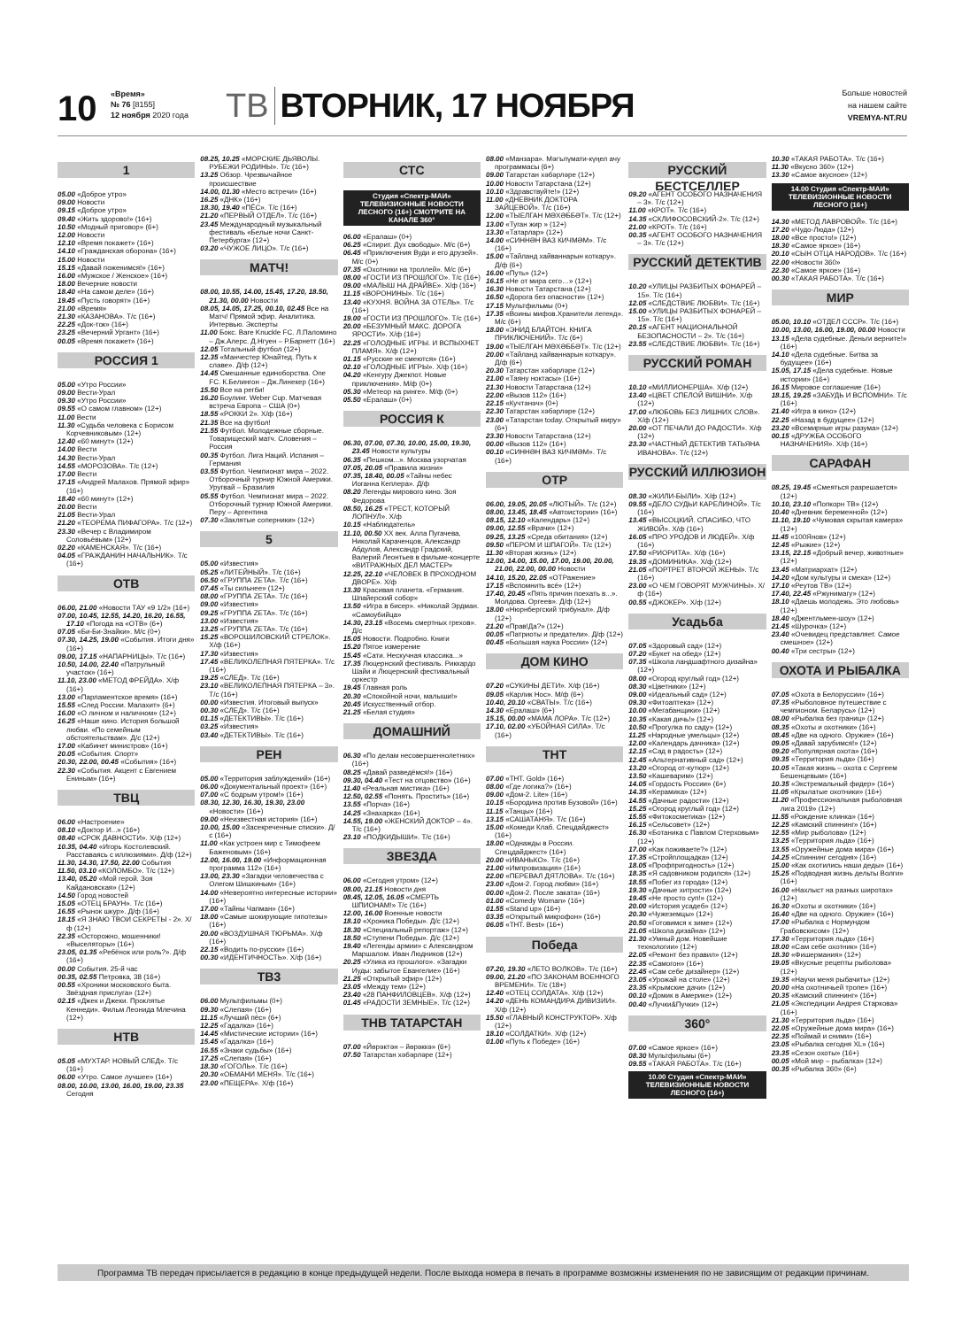10
«Время»
№ 76 [8155]
12 ноября 2020 года
ТВ ВТОРНИК, 17 НОЯБРЯ
Больше новостей
на нашем сайте
VREMYA-NT.RU
1
05.00 «Доброе утро»
09.00 Новости
09.15 «Доброе утро»
09.40 «Жить здорово!» (16+)
10.50 «Модный приговор» (6+)
12.00 Новости
12.10 «Время покажет» (16+)
14.10 «Гражданская оборона» (16+)
15.00 Новости
15.15 «Давай поженимся!» (16+)
16.00 «Мужское / Женское» (16+)
18.00 Вечерние новости
18.40 «На самом деле» (16+)
19.45 «Пусть говорят» (16+)
21.00 «Время»
21.30 «КАЗАНОВА». Т/с (16+)
22.25 «Док-ток» (16+)
23.25 «Вечерний Ургант» (16+)
00.05 «Время покажет» (16+)
РОССИЯ 1
05.00 «Утро России»
09.00 Вести-Урал
09.30 «Утро России»
09.55 «О самом главном» (12+)
11.00 Вести
11.30 «Судьба человека с Борисом Корчевниковым» (12+)
12.40 «60 минут» (12+)
14.00 Вести
14.30 Вести-Урал
14.55 «МОРОЗОВА». Т/с (12+)
17.00 Вести
17.15 «Андрей Малахов. Прямой эфир» (16+)
18.40 «60 минут» (12+)
20.00 Вести
21.05 Вести-Урал
21.20 «ТЕОРЕМА ПИФАГОРА». Т/с (12+)
23.30 «Вечер с Владимиром Соловьёвым» (12+)
02.20 «КАМЕНСКАЯ». Т/с (16+)
04.05 «ГРАЖДАНИН НАЧАЛЬНИК». Т/с (16+)
ОТВ
06.00, 21.00 «Новости ТАУ «9 1/2» (16+)
07.00, 10.45, 12.55, 14.20, 16.20, 16.55, 17.10 «Погода на «ОТВ» (6+)
07.05 «Би-Би-Знайки». М/с (0+)
07.30, 14.25, 19.00 «События. Итоги дня» (16+)
09.00, 17.15 «НАПАРНИЦЫ». Т/с (16+)
10.50, 14.00, 22.40 «Патрульный участок» (16+)
11.10, 23.00 «МЕТОД ФРЕЙДА». Х/ф (16+)
13.00 «Парламентское время» (16+)
15.55 «След России. Малахит» (6+)
16.00 «О личном и наличном» (12+)
16.25 «Наше кино. История большой любви. «По семейным обстоятельствам». Д/с (12+)
17.00 «Кабинет министров» (16+)
20.05 «События. Спорт»
20.30, 22.00, 00.45 «События» (16+)
22.30 «События. Акцент с Евгением Ениным» (16+)
ТВЦ
06.00 «Настроение»
08.10 «Доктор И...» (16+)
08.40 «СРОК ДАВНОСТИ». Х/ф (12+)
10.35, 04.40 «Игорь Костолевский. Расставаясь с иллюзиями». Д/ф (12+)
11.30, 14.30, 17.50, 22.00 События
11.50, 03.10 «КОЛОМБО». Т/с (12+)
13.40, 05.20 «Мой герой. Зоя Кайдановская» (12+)
14.50 Город новостей
15.05 «ОТЕЦ БРАУН». Т/с (16+)
16.55 «Рынок шкур». Д/ф (16+)
18.15 «Я ЗНАЮ ТВОИ СЕКРЕТЫ - 2». Х/ф (12+)
22.35 «Осторожно, мошенники! «Выселяторы» (16+)
23.05, 01.35 «Ребёнок или роль?». Д/ф (16+)
00.00 События. 25-й час
00.35, 02.55 Петровка, 38 (16+)
00.55 «Хроники московского быта. Звёздная прислуга» (12+)
02.15 «Джек и Джеки. Проклятье Кеннеди». Фильм Леонида Млечина (12+)
НТВ
05.05 «МУХТАР. НОВЫЙ СЛЕД». Т/с (16+)
06.00 «Утро. Самое лучшее» (16+)
08.00, 10.00, 13.00, 16.00, 19.00, 23.35 Сегодня
08.25, 10.25 «МОРСКИЕ ДЬЯВОЛЫ. РУБЕЖИ РОДИНЫ». Т/с (16+)
13.25 Обзор. Чрезвычайное происшествие
14.00, 01.30 «Место встречи» (16+)
16.25 «ДНК» (16+)
18.30, 19.40 «ПЁС». Т/с (16+)
21.20 «ПЕРВЫЙ ОТДЕЛ». Т/с (16+)
23.45 Международный музыкальный фестиваль «Белые ночи Санкт-Петербурга» (12+)
03.20 «ЧУЖОЕ ЛИЦО». Т/с (16+)
МАТЧ!
08.00, 10.55, 14.00, 15.45, 17.20, 18.50, 21.30, 00.00 Новости
08.05, 14.05, 17.25, 00.10, 02.45 Все на Матч! Прямой эфир. Аналитика. Интервью. Эксперты
11.00 Бокс. Bare Knuckle FC. Л.Паломино – Дж.Алерс. Д.Нгуен – Р.Барнетт (16+)
12.05 Тотальный футбол (12+)
12.35 «Манчестер Юнайтед. Путь к славе». Д/ф (12+)
14.45 Смешанные единоборства. One FC. К.Белингон – Дж.Линекер (16+)
15.50 Все на регби!
16.20 Боулинг. Weber Cup. Матчевая встреча Европа – США (0+)
18.55 «РОККИ 2». Х/ф (16+)
21.35 Все на футбол!
21.55 Футбол. Молодежные сборные. Товарищеский матч. Словения – Россия
00.35 Футбол. Лига Наций. Испания – Германия
03.55 Футбол. Чемпионат мира – 2022. Отборочный турнир Южной Америки. Уругвай – Бразилия
05.55 Футбол. Чемпионат мира – 2022. Отборочный турнир Южной Америки. Перу – Аргентина
07.30 «Заклятые соперники» (12+)
5
05.00 «Известия»
05.25 «ЛИТЕЙНЫЙ». Т/с (16+)
06.50 «ГРУППА ZETA». Т/с (16+)
07.45 «Ты сильнее» (12+)
08.00 «ГРУППА ZETA». Т/с (16+)
09.00 «Известия»
09.25 «ГРУППА ZETA». Т/с (16+)
13.00 «Известия»
13.25 «ГРУППА ZETA». Т/с (16+)
15.25 «ВОРОШИЛОВСКИЙ СТРЕЛОК». Х/ф (16+)
17.30 «Известия»
17.45 «ВЕЛИКОЛЕПНАЯ ПЯТЕРКА». Т/с (16+)
19.25 «СЛЕД». Т/с (16+)
23.10 «ВЕЛИКОЛЕПНАЯ ПЯТЕРКА – 3». Т/с (16+)
00.00 «Известия. Итоговый выпуск»
00.30 «СЛЕД». Т/с (16+)
01.15 «ДЕТЕКТИВЫ». Т/с (16+)
03.25 «Известия»
03.40 «ДЕТЕКТИВЫ». Т/с (16+)
РЕН
05.00 «Территория заблуждений» (16+)
06.00 «Документальный проект» (16+)
07.00 «С бодрым утром!» (16+)
08.30, 12.30, 16.30, 19.30, 23.00 «Новости» (16+)
09.00 «Неизвестная история» (16+)
10.00, 15.00 «Засекреченные списки». Д/с (16+)
11.00 «Как устроен мир с Тимофеем Баженовым» (16+)
12.00, 16.00, 19.00 «Информационная программа 112» (16+)
13.00, 23.30 «Загадки человечества с Олегом Шишкиным» (16+)
14.00 «Невероятно интересные истории» (16+)
17.00 «Тайны Чапман» (16+)
18.00 «Самые шокирующие гипотезы» (16+)
20.00 «ВОЗДУШНАЯ ТЮРЬМА». Х/ф (16+)
22.15 «Водить по-русски» (16+)
00.30 «ИДЕНТИЧНОСТЬ». Х/ф (16+)
ТВ3
06.00 Мультфильмы (0+)
09.30 «Слепая» (16+)
11.15 «Лучший пёс» (6+)
12.25 «Гадалка» (16+)
14.45 «Мистические истории» (16+)
15.45 «Гадалка» (16+)
16.55 «Знаки судьбы» (16+)
17.25 «Слепая» (16+)
18.30 «ГОГОЛЬ». Т/с (16+)
20.30 «ОБМАНИ МЕНЯ». Т/с (16+)
23.00 «ПЕЩЕРА». Х/ф (16+)
СТС
Студия «Спектр-МАИ»
ТЕЛЕВИЗИОННЫЕ НОВОСТИ ЛЕСНОГО (16+) СМОТРИТЕ НА КАНАЛЕ 360°
06.00 «Ералаш» (0+)
06.25 «Спирит. Дух свободы». М/с (6+)
06.45 «Приключения Вуди и его друзей». М/с (0+)
07.35 «Охотники на троллей». М/с (6+)
08.00 «ГОСТИ ИЗ ПРОШЛОГО». Т/с (16+)
09.00 «МАЛЫШ НА ДРАЙВЕ». Х/ф (16+)
11.15 «ВОРОНИНЫ». Т/с (16+)
13.40 «КУХНЯ. ВОЙНА ЗА ОТЕЛЬ». Т/с (16+)
19.00 «ГОСТИ ИЗ ПРОШЛОГО». Т/с (16+)
20.00 «БЕЗУМНЫЙ МАКС. ДОРОГА ЯРОСТИ». Х/ф (16+)
22.25 «ГОЛОДНЫЕ ИГРЫ. И ВСПЫХНЕТ ПЛАМЯ». Х/ф (12+)
01.15 «Русские не смеются» (16+)
02.10 «ГОЛОДНЫЕ ИГРЫ». Х/ф (16+)
04.20 «Кенгуру Джекпот. Новые приключения». М/ф (0+)
05.30 «Метеор на ринге». М/ф (0+)
05.50 «Ералаш» (0+)
РОССИЯ К
06.30, 07.00, 07.30, 10.00, 15.00, 19.30, 23.45 Новости культуры
06.35 «Пешком...». Москва узорчатая
07.05, 20.05 «Правила жизни»
07.35, 18.40, 00.05 «Тайны небес Иоганна Кеплера». Д/ф
08.20 Легенды мирового кино. Зоя Федорова
08.50, 16.25 «ТРЕСТ, КОТОРЫЙ ЛОПНУЛ». Х/ф
10.15 «Наблюдатель»
11.10, 00.50 XX век. Алла Пугачева, Николай Караченцов, Александр Абдулов, Александр Градский, Валерий Леонтьев в фильме-концерте «ВИТРАЖНЫХ ДЕЛ МАСТЕР»
12.25, 22.10 «ЧЕЛОВЕК В ПРОХОДНОМ ДВОРЕ». Х/ф
13.30 Красивая планета. «Германия. Шпайерский собор»
13.50 «Игра в бисер». «Николай Эрдман. «Самоубийца»
14.30, 23.15 «Восемь смертных грехов». Д/с
15.05 Новости. Подробно. Книги
15.20 Пятое измерение
15.45 «Сати. Нескучная классика...»
17.35 Люцернский фестиваль. Риккардо Шайи и Люцернский фестивальный оркестр
19.45 Главная роль
20.30 «Спокойной ночи, малыши!»
20.45 Искусственный отбор.
21.25 «Белая студия»
ДОМАШНИЙ
06.30 «По делам несовершеннолетних» (16+)
08.25 «Давай разведёмся!» (16+)
09.30, 04.40 «Тест на отцовство» (16+)
11.40 «Реальная мистика» (16+)
12.50, 02.55 «Понять. Простить» (16+)
13.55 «Порча» (16+)
14.25 «Знахарка» (16+)
14.55, 19.00 «ЖЕНСКИЙ ДОКТОР – 4». Т/с (16+)
23.10 «ПОДКИДЫШИ». Т/с (16+)
ЗВЕЗДА
06.00 «Сегодня утром» (12+)
08.00, 21.15 Новости дня
08.45, 12.05, 16.05 «СМЕРТЬ ШПИОНАМ!» Т/с (16+)
12.00, 16.00 Военные новости
18.10 «Хроника Победы». Д/с (12+)
18.30 «Специальный репортаж» (12+)
18.50 «Ступени Победы». Д/с (12+)
19.40 «Легенды армии» с Александром Маршалом. Иван Людников (12+)
20.25 «Улика из прошлого». «Загадки Иуды: забытое Евангелие» (16+)
21.25 «Открытый эфир» (12+)
23.05 «Между тем» (12+)
23.40 «28 ПАНФИЛОВЦЕВ». Х/ф (12+)
01.45 «РАДОСТИ ЗЕМНЫЕ». Т/с (12+)
ТНВ ТАТАРСТАН
07.00 «Йөрәктән – йөрәккә» (6+)
07.50 Татарстан хәбәрләре (12+)
08.00 «Манзара». Мәгълүмати-күңел ачу программасы (6+)
09.00 Татарстан хәбәрләре (12+)
10.00 Новости Татарстана (12+)
10.10 «Здравствуйте!» (12+)
11.00 «ДНЕВНИК ДОКТОРА ЗАЙЦЕВОЙ». Т/с (16+)
12.00 «ТЫЕЛГАН МӘХӘББӘТ». Т/с (12+)
13.00 «Туган жир » (12+)
13.30 «Татарлар» (12+)
14.00 «СИННӘН ВАЗ КИЧМӘМ». Т/с (16+)
15.00 «Тайланд хайваннарын коткару». Д/ф (6+)
16.00 «Путь» (12+)
16.15 «Не от мира сего…» (12+)
16.30 Новости Татарстана (12+)
16.50 «Дорога без опасности» (12+)
17.15 Мультфильмы (0+)
17.35 «Воины мифов.Хранители легенд». М/с (6+)
18.00 «ЭНИД БЛАЙТОН. КНИГА ПРИКЛЮЧЕНИЙ». Т/с (6+)
19.00 «ТЫЕЛГАН МӘХӘББӘТ». Т/с (12+)
20.00 «Тайланд хайваннарын коткару». Д/ф (6+)
20.30 Татарстан хәбәрләре (12+)
21.00 «Таяну ноктасы» (16+)
21.30 Новости Татарстана (12+)
22.00 «Вызов 112» (16+)
22.15 «Кучтәнәч» (0+)
22.30 Татарстан хәбәрләре (12+)
23.00 «Татарстан today. Открытый миру» (6+)
23.30 Новости Татарстана (12+)
00.00 «Вызов 112» (16+)
00.10 «СИННӘН ВАЗ КИЧМӘМ». Т/с (16+)
ОТР
06.00, 19.05, 20.05 «ЛЮТЫЙ». Т/с (12+)
08.00, 13.45, 18.45 «Автоистории» (16+)
08.15, 12.10 «Календарь» (12+)
09.00, 12.55 «Врачи» (12+)
09.25, 13.25 «Среда обитания» (12+)
09.50 «ПЕРОМ И ШПАГОЙ». Т/с (12+)
11.30 «Вторая жизнь» (12+)
12.00, 14.00, 15.00, 17.00, 19.00, 20.00, 21.00, 22.00, 00.00 Новости
14.10, 15.20, 22.05 «ОТРажение»
17.15 «Вспомнить всё» (12+)
17.40, 20.45 «Пять причин поехать в...». Молдова. Оргеев». Д/ф (12+)
18.00 «Нюрнбергский трибунал». Д/ф (12+)
21.20 «Прав!Да?» (12+)
00.05 «Патриоты и предатели». Д/ф (12+)
00.45 «Большая наука России» (12+)
ДОМ КИНО
07.20 «СУКИНЫ ДЕТИ». Х/ф (16+)
09.05 «Карлик Нос». М/ф (6+)
10.40, 20.10 «СВАТЫ». Т/с (16+)
14.30 «Ералаш» (6+)
15.15, 00.00 «МАМА ЛОРА». Т/с (12+)
17.10, 02.00 «УБОЙНАЯ СИЛА». Т/с (16+)
ТНТ
07.00 «ТНТ. Gold» (16+)
08.00 «Где логика?» (16+)
09.00 «Дом-2. Lite» (16+)
10.15 «Бородина против Бузовой» (16+)
11.15 «Танцы» (16+)
13.15 «САШАТАНЯ». Т/с (16+)
15.00 «Комеди Клаб. Спецдайджест» (16+)
18.00 «Однажды в России. Спецдайджест» (16+)
20.00 «ИВАНЬКО». Т/с (16+)
21.00 «Импровизация» (16+)
22.00 «ПЕРЕВАЛ ДЯТЛОВА». Т/с (16+)
23.00 «Дом-2. Город любви» (16+)
00.00 «Дом-2. После заката» (16+)
01.00 «Comedy Woman» (16+)
01.55 «Stand up» (16+)
03.35 «Открытый микрофон» (16+)
06.05 «ТНТ. Best» (16+)
Победа
07.20, 19.30 «ЛЕТО ВОЛКОВ». Т/с (16+)
09.00, 21.20 «ПО ЗАКОНАМ ВОЕННОГО ВРЕМЕНИ». Т/с (18+)
12.40 «ОТЕЦ СОЛДАТА». Х/ф (12+)
14.20 «ДЕНЬ КОМАНДИРА ДИВИЗИИ». Х/ф (12+)
15.50 «ГЛАВНЫЙ КОНСТРУКТОР». Х/ф (12+)
18.10 «СОЛДАТКИ». Х/ф (12+)
01.00 «Путь к Победе» (16+)
РУССКИЙ БЕСТСЕЛЛЕР
09.20 «АГЕНТ ОСОБОГО НАЗНАЧЕНИЯ – 3». Т/с (12+)
11.00 «КРОТ». Т/с (16+)
14.35 «СКЛИФОСОВСКИЙ-2». Т/с (12+)
21.00 «КРОТ». Т/с (16+)
00.35 «АГЕНТ ОСОБОГО НАЗНАЧЕНИЯ – 3». Т/с (12+)
РУССКИЙ ДЕТЕКТИВ
10.20 «УЛИЦЫ РАЗБИТЫХ ФОНАРЕЙ – 15». Т/с (16+)
12.05 «СЛЕДСТВИЕ ЛЮБВИ». Т/с (16+)
15.00 «УЛИЦЫ РАЗБИТЫХ ФОНАРЕЙ – 15». Т/с (16+)
20.15 «АГЕНТ НАЦИОНАЛЬНОЙ БЕЗОПАСНОСТИ – 2». Т/с (16+)
23.55 «СЛЕДСТВИЕ ЛЮБВИ». Т/с (16+)
РУССКИЙ РОМАН
10.10 «МИЛЛИОНЕРША». Х/ф (12+)
13.40 «ЦВЕТ СПЕЛОЙ ВИШНИ». Х/ф (12+)
17.00 «ЛЮБОВЬ БЕЗ ЛИШНИХ СЛОВ». Х/ф (12+)
20.00 «ОТ ПЕЧАЛИ ДО РАДОСТИ». Х/ф (12+)
23.30 «ЧАСТНЫЙ ДЕТЕКТИВ ТАТЬЯНА ИВАНОВА». Т/с (12+)
РУССКИЙ ИЛЛЮЗИОН
08.30 «ЖИЛИ-БЫЛИ». Х/ф (12+)
09.55 «ДЕЛО СУДЬИ КАРЕЛИНОЙ». Т/с (16+)
13.45 «ВЫСОЦКИЙ. СПАСИБО, ЧТО ЖИВОЙ». Х/ф (16+)
16.05 «ПРО УРОДОВ И ЛЮДЕЙ». Х/ф (16+)
17.50 «РИОРИТА». Х/ф (16+)
19.35 «ДОМИНИКА». Х/ф (12+)
21.05 «ПОРТРЕТ ВТОРОЙ ЖЕНЫ». Т/с (16+)
23.00 «О ЧЕМ ГОВОРЯТ МУЖЧИНЫ». Х/ф (16+)
00.55 «ДЖОКЕР». Х/ф (12+)
Усадьба
07.05 «Здоровый сад» (12+)
07.20 «Букет на обед» (12+)
07.35 «Школа ландшафтного дизайна» (12+)
08.00 «Огород круглый год» (12+)
08.30 «Цветники» (12+)
09.00 «Идеальный сад» (12+)
09.30 «Фитоаптека» (12+)
10.00 «Мегабанщики» (12+)
10.35 «Какая дичь!» (12+)
10.50 «Прогулка по саду» (12+)
11.25 «Народные умельцы» (12+)
12.00 «Календарь дачника» (12+)
12.15 «Сад в радость» (12+)
12.45 «Альтернативный сад» (12+)
13.20 «Огород от-кутюр» (12+)
13.50 «Кашеварим» (12+)
14.05 «Гордость России» (6+)
14.35 «Керамика» (12+)
14.55 «Дачные радости» (12+)
15.25 «Огород круглый год» (12+)
15.55 «Фитокосметика» (12+)
16.15 «Сельсовет» (12+)
16.30 «Ботаника с Павлом Стерховым» (12+)
17.00 «Как поживаете?» (12+)
17.35 «Стройплощадка» (12+)
18.05 «Профпригодность» (12+)
18.35 «Я садовником родился» (12+)
18.55 «Побег из города» (12+)
19.30 «Дачные хитрости» (12+)
19.45 «Не просто суп!» (12+)
20.00 «История усадеб» (12+)
20.30 «Чужеземцы» (12+)
20.50 «Готовимся к зиме» (12+)
21.05 «Школа дизайна» (12+)
21.30 «Умный дом. Новейшие технологии» (12+)
22.05 «Ремонт без правил» (12+)
22.35 «Самогон» (16+)
22.45 «Сам себе дизайнер» (12+)
23.05 «Урожай на столе» (12+)
23.35 «Крымские дачи» (12+)
00.10 «Домик в Америке» (12+)
00.40 «Лучки&Пучки» (12+)
360°
07.00 «Самое яркое» (16+)
08.30 Мультфильмы (6+)
09.55 «ТАКАЯ РАБОТА». Т/с (16+)
10.00 Студия «Спектр-МАИ»
ТЕЛЕВИЗИОННЫЕ НОВОСТИ ЛЕСНОГО (16+)
10.30 «ТАКАЯ РАБОТА». Т/с (16+)
11.30 «Вкусно 360» (12+)
13.30 «Самое вкусное» (12+)
14.00 Студия «Спектр-МАИ»
ТЕЛЕВИЗИОННЫЕ НОВОСТИ ЛЕСНОГО (16+)
14.30 «МЕТОД ЛАВРОВОЙ». Т/с (16+)
17.20 «Чудо-Люда» (12+)
18.00 «Все просто!» (12+)
18.30 «Самое яркое» (16+)
20.10 «СЫН ОТЦА НАРОДОВ». Т/с (16+)
22.00 «Новости 360»
22.30 «Самое яркое» (16+)
00.30 «ТАКАЯ РАБОТА». Т/с (16+)
МИР
05.00, 10.10 «ОТДЕЛ СССР». Т/с (16+)
10.00, 13.00, 16.00, 19.00, 00.00 Новости
13.15 «Дела судебные. Деньги верните!» (16+)
14.10 «Дела судебные. Битва за будущее» (16+)
15.05, 17.15 «Дела судебные. Новые истории» (16+)
16.15 Мировое соглашение (16+)
18.15, 19.25 «ЗАБУДЬ И ВСПОМНИ». Т/с (16+)
21.40 «Игра в кино» (12+)
22.25 «Назад в будущее» (12+)
23.20 «Всемирные игры разума» (12+)
00.15 «ДРУЖБА ОСОБОГО НАЗНАЧЕНИЯ». Х/ф (16+)
САРАФАН
08.25, 19.45 «Смеяться разрешается» (12+)
10.10, 23.10 «Попкорн ТВ» (12+)
10.40 «Дневник беременной» (12+)
11.10, 19.10 «Чумовая скрытая камера» (12+)
11.45 «100Янов» (12+)
12.45 «Рыжие» (12+)
13.15, 22.15 «Добрый вечер, животные» (12+)
13.45 «Матриархат» (12+)
14.20 «Дом культуры и смеха» (12+)
17.10 «Реутов ТВ» (12+)
17.40, 22.45 «Ржунимагу» (12+)
18.10 «Даешь молодежь. Это любовь» (12+)
18.40 «Джентльмен-шоу» (12+)
21.45 «Шурочка» (12+)
23.40 «Очевидец представляет. Самое смешное» (12+)
00.40 «Три сестры» (12+)
ОХОТА И РЫБАЛКА
07.05 «Охота в Белоруссии» (16+)
07.35 «Рыболовное путешествие с чемпионом. Беларусь» (12+)
08.00 «Рыбалка без границ» (12+)
08.35 «Охоты и охотники» (16+)
08.45 «Две на одного. Оружие» (16+)
09.05 «Давай зарубимся!» (12+)
09.20 «Популярная охота» (16+)
09.35 «Территория льда» (16+)
10.05 «Такая жизнь – охота с Сергеем Бешенцевым» (16+)
10.35 «Экстремальный фидер» (16+)
11.05 «Крылатые охотники» (16+)
11.20 «Профессиональная рыболовная лига 2019» (12+)
11.55 «Рождение клинка» (16+)
12.25 «Камский спиннинг» (16+)
12.55 «Мир рыболова» (12+)
13.25 «Территория льда» (16+)
13.55 «Оружейные дома мира» (16+)
14.25 «Спиннинг сегодня» (16+)
15.00 «Как охотились наши деды» (16+)
15.25 «Подводная жизнь дельты Волги» (16+)
16.00 «Нахлыст на разных широтах» (12+)
16.30 «Охоты и охотники» (16+)
16.40 «Две на одного. Оружие» (16+)
17.00 «Рыбалка с Нормундом Грабовскисом» (12+)
17.30 «Территория льда» (16+)
18.00 «Сам себе охотник» (16+)
18.30 «Фишермания» (12+)
19.05 «Вкусные рецепты рыболова» (12+)
19.35 «Научи меня рыбачить» (12+)
20.00 «На охотничьей тропе» (16+)
20.35 «Камский спиннинг» (16+)
21.05 «Экспедиции Андрея Старкова» (16+)
21.30 «Территория льда» (16+)
22.05 «Оружейные дома мира» (16+)
22.35 «Поймай и сними» (16+)
23.05 «Рыбалка сегодня XL» (16+)
23.35 «Сезон охоты» (16+)
00.05 «Мой мир – рыбалка» (12+)
00.35 «Рыбалка 360» (6+)
Программа ТВ передач присылается в редакцию в конце предыдущей недели. После выхода номера в печать в программе возможны изменения по не зависящим от редакции причинам.